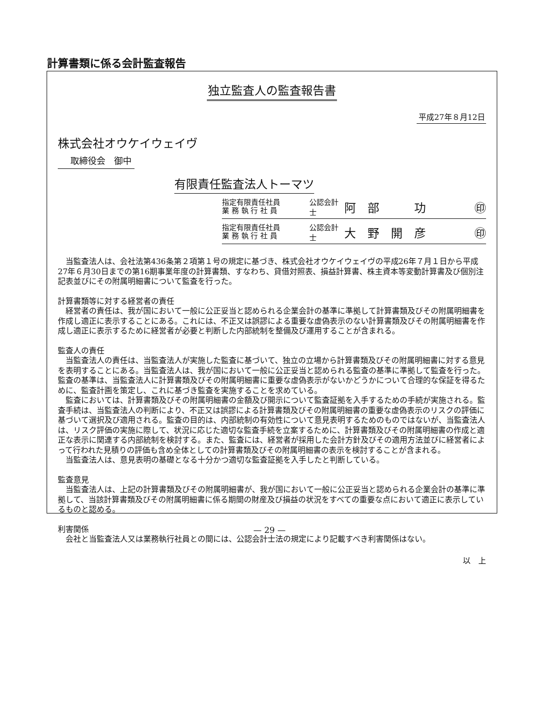計算書類に係る会計監査報告
独立監査人の監査報告書
平成27年８月12日
株式会社オウケイウェイヴ
取締役会　御中
有限責任監査法人トーマツ
指定有限責任社員
業 務 執 行 社 員
公認会計士
阿　部　　　功 ㊞
指定有限責任社員
業 務 執 行 社 員
公認会計士
大　野　開　彦 ㊞
　当監査法人は、会社法第436条第２項第１号の規定に基づき、株式会社オウケイウェイヴの平成26年７月１日から平成27年６月30日までの第16期事業年度の計算書類、すなわち、貸借対照表、損益計算書、株主資本等変動計算書及び個別注記表並びにその附属明細書について監査を行った。
計算書類等に対する経営者の責任
　経営者の責任は、我が国において一般に公正妥当と認められる企業会計の基準に準拠して計算書類及びその附属明細書を作成し適正に表示することにある。これには、不正又は誤謬による重要な虚偽表示のない計算書類及びその附属明細書を作成し適正に表示するために経営者が必要と判断した内部統制を整備及び運用することが含まれる。
監査人の責任
　当監査法人の責任は、当監査法人が実施した監査に基づいて、独立の立場から計算書類及びその附属明細書に対する意見を表明することにある。当監査法人は、我が国において一般に公正妥当と認められる監査の基準に準拠して監査を行った。監査の基準は、当監査法人に計算書類及びその附属明細書に重要な虚偽表示がないかどうかについて合理的な保証を得るために、監査計画を策定し、これに基づき監査を実施することを求めている。
　監査においては、計算書類及びその附属明細書の金額及び開示について監査証拠を入手するための手続が実施される。監査手続は、当監査法人の判断により、不正又は誤謬による計算書類及びその附属明細書の重要な虚偽表示のリスクの評価に基づいて選択及び適用される。監査の目的は、内部統制の有効性について意見表明するためのものではないが、当監査法人は、リスク評価の実施に際して、状況に応じた適切な監査手続を立案するために、計算書類及びその附属明細書の作成と適正な表示に関連する内部統制を検討する。また、監査には、経営者が採用した会計方針及びその適用方法並びに経営者によって行われた見積りの評価も含め全体としての計算書類及びその附属明細書の表示を検討することが含まれる。
　当監査法人は、意見表明の基礎となる十分かつ適切な監査証拠を入手したと判断している。
監査意見
　当監査法人は、上記の計算書類及びその附属明細書が、我が国において一般に公正妥当と認められる企業会計の基準に準拠して、当該計算書類及びその附属明細書に係る期間の財産及び損益の状況をすべての重要な点において適正に表示しているものと認める。
利害関係
　会社と当監査法人又は業務執行社員との間には、公認会計士法の規定により記載すべき利害関係はない。
以　上
— 29 —